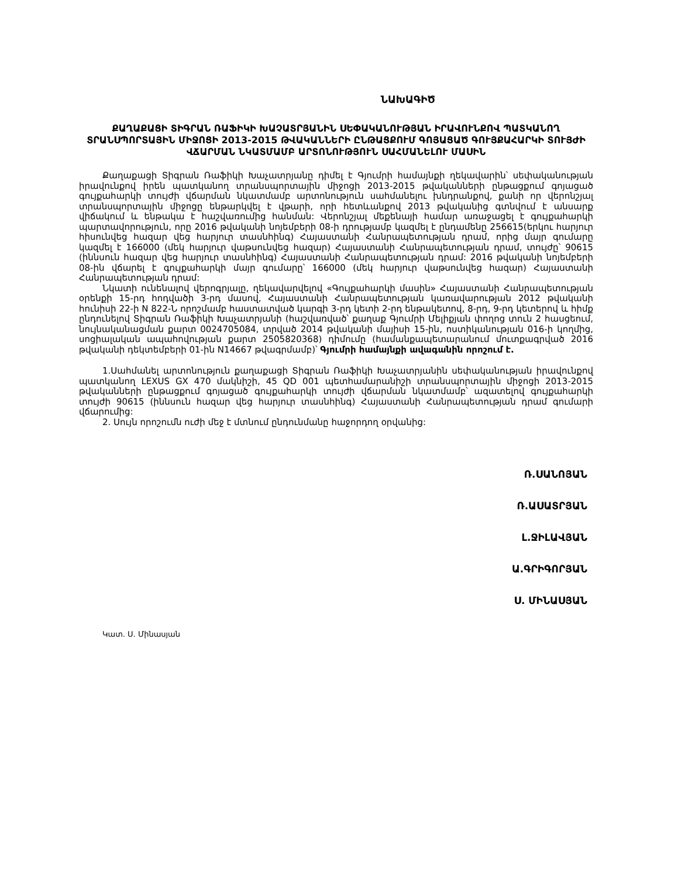ՆԱԽԱԳԻԾ
ՔԱՂԱՔԱՑԻ ՏԻԳՐԱՆ ՌԱՖԻԿԻ ԽԱՉԱՏՐՅԱՆԻՆ ՍԵՓԱԿԱՆՈՒԹՅԱՆ ԻՐԱՎՈՒՆՔՈՎ ՊԱՏԿԱՆՈՂ ՏՐԱՆՍՊՈՐՏԱՅԻՆ ՄԻՋՈՑԻ 2013-2015 ԹՎԱԿԱՆՆԵՐԻ ԸՆԹԱՑՔՈՒՄ ԳՈՅԱՑԱԾ ԳՈՒՅՔԱՀԱՐԿԻ ՏՈՒՅԺԻ ՎՃԱՐՄԱՆ ՆԿԱՏՄԱՄԲ ԱՐՏՈՆՈՒԹՅՈՒՆ ՍԱՀՄԱՆԵԼՈՒ ՄԱՍԻՆ
Քաղաքացի Տիգրան Ռաֆիկի Խաչատրյանը դիմել է Գյումրի համայնքի ղեկավարին՝ սեփականության իրավունքով իրեն պատկանող տրանսպորտային միջոցի 2013-2015 թվականների ընթացքում գոյացած գույքահարկի տույժի վճարման նկատմամբ արտոնություն սահմանելու խնդրանքով, քանի որ վերոնշյալ տրանսպորտային միջոցը ենթարկվել է վթարի, որի հետևանքով 2013 թվականից գտնվում է անսարք վիճակում և ենթակա է հաշվառումից հանման: Վերոնշյալ մեքենայի համար առաջացել է գույքահարկի պարտավորություն, որը 2016 թվականի նոյեմբերի 08-ի դրությամբ կազմել է ընդամենը 256615(երկու հարյուր հիսունվեց հազար վեց հարյուր տասնհինգ) Հայաստանի Հանրապետության դրամ, որից մայր գումարը կազմել է 166000 (մեկ հարյուր վաթսունվեց հազար) Հայաստանի Հանրապետության դրամ, տույժը՝ 90615 (իննսուն հազար վեց հարյուր տասնհինգ) Հայաստանի Հանրապետության դրամ: 2016 թվականի նոյեմբերի 08-ին վճարել է գույքահարկի մայր գումարը՝ 166000 (մեկ հարյուր վաթսունվեց հազար) Հայաստանի Հանրապետության դրամ:
Նկատի ունենալով վերոգրյալը, ղեկավարվելով «Գույքահարկի մասին» Հայաստանի Հանրապետության օրենքի 15-րդ հոդվածի 3-րդ մասով, Հայաստանի Հանրապետության կառավարության 2012 թվականի հունիսի 22-ի N 822-Ն որոշմամբ հաստատված կարգի 3-րդ կետի 2-րդ ենթակետով, 8-րդ, 9-րդ կետերով և հիմք ընդունելով Տիգրան Ռաֆիկի Խաչատրյանի (հաշվառված՝ քաղաք Գյումրի Մելիքյան փողոց տուն 2 հասցեում, նույնականացման քարտ 0024705084, տրված 2014 թվականի մայիսի 15-ին, ոստիկանության 016-ի կողմից, սոցիալական ապահովության քարտ 2505820368) դիմումը (համանքապետարանում մուտքագրված 2016 թվականի դեկտեմբերի 01-ին N14667 թվագրմամբ)՝ Գյումրի համայնքի ավագանին որոշում է.
1.Սահմանել արտոնություն քաղաքացի Տիգրան Ռաֆիկի Խաչատրյանին սեփականության իրավունքով պատկանող LEXUS GX 470 մակնիշի, 45 QD 001 պետհամարանիշի տրանսպորտային միջոցի 2013-2015 թվականների ընթացքում գոյացած գույքահարկի տույժի վճարման նկատմամբ՝ ազատելով գույքահարկի տույժի 90615 (իննսուն հազար վեց հարյուր տասնհինգ) Հայաստանի Հանրապետության դրամ գումարի վճարումից:
2. Սույն որոշումն ուժի մեջ է մտնում ընդունմանը հաջորդող օրվանից:
Ռ.ՍԱՆՈՅԱՆ
Ռ.ԱՍԱՏՐՅԱՆ
Լ.ՋԻԼԱՎՅԱՆ
Ա.ԳՐԻԳՈՐՅԱՆ
Ս. ՄԻՆԱՍՅԱՆ
Կատ. Ս. Մինասյան